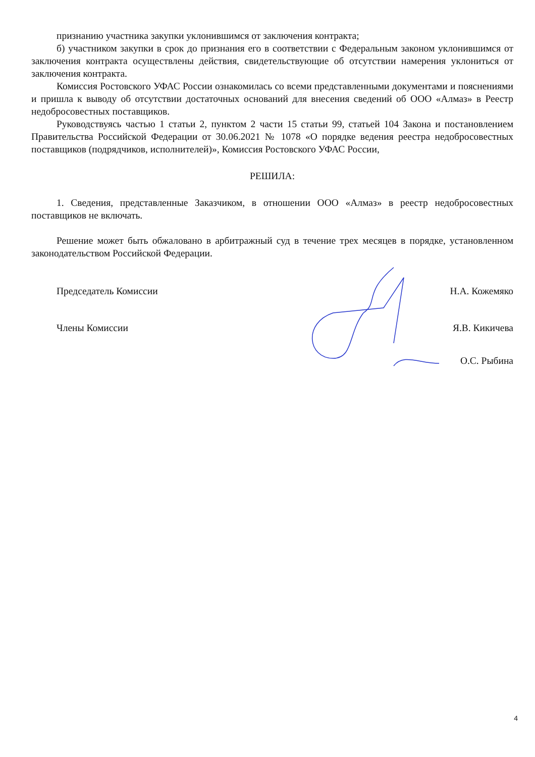признанию участника закупки уклонившимся от заключения контракта;
б) участником закупки в срок до признания его в соответствии с Федеральным законом уклонившимся от заключения контракта осуществлены действия, свидетельствующие об отсутствии намерения уклониться от заключения контракта.
Комиссия Ростовского УФАС России ознакомилась со всеми представленными документами и пояснениями и пришла к выводу об отсутствии достаточных оснований для внесения сведений об ООО «Алмаз» в Реестр недобросовестных поставщиков.
Руководствуясь частью 1 статьи 2, пунктом 2 части 15 статьи 99, статьей 104 Закона и постановлением Правительства Российской Федерации от 30.06.2021 № 1078 «О порядке ведения реестра недобросовестных поставщиков (подрядчиков, исполнителей)», Комиссия Ростовского УФАС России,
РЕШИЛА:
1. Сведения, представленные Заказчиком, в отношении ООО «Алмаз» в реестр недобросовестных поставщиков не включать.
Решение может быть обжаловано в арбитражный суд в течение трех месяцев в порядке, установленном законодательством Российской Федерации.
Председатель Комиссии Н.А. Кожемяко
Члены Комиссии Я.В. Кикичева
О.С. Рыбина
4